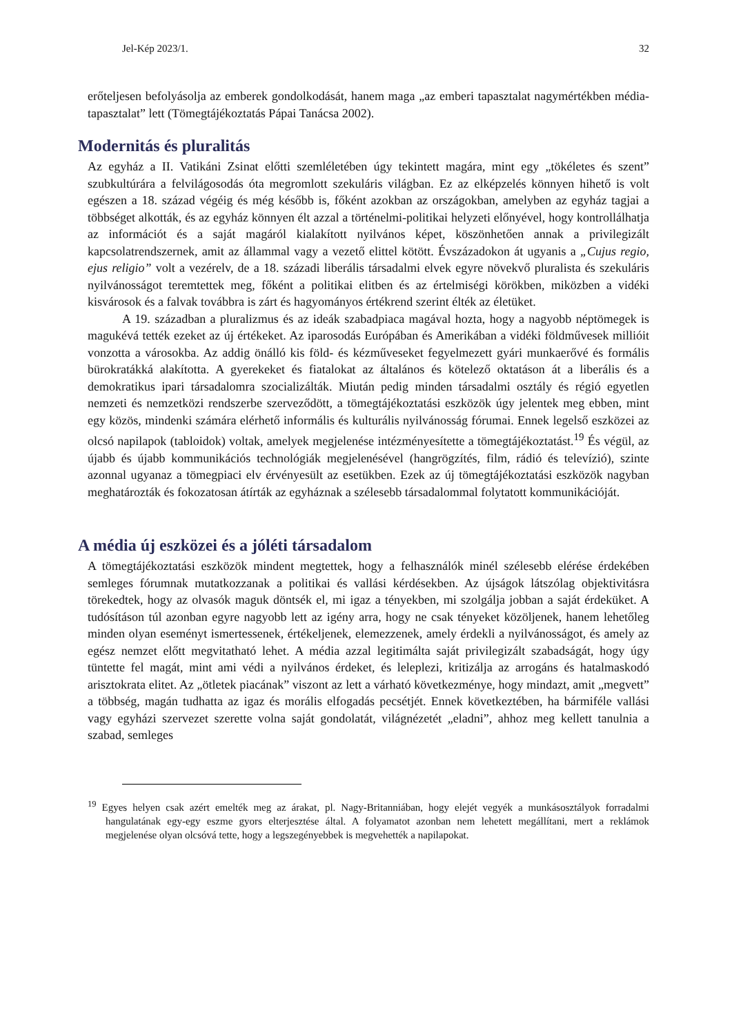Jel-Kép 2023/1. 32
erőteljesen befolyásolja az emberek gondolkodását, hanem maga „az emberi tapasztalat nagymértékben média-tapasztalat” lett (Tömegtájékoztatás Pápai Tanácsa 2002).
Modernitás és pluralitás
Az egyház a II. Vatikáni Zsinat előtti szemléletében úgy tekintett magára, mint egy „tökéletes és szent” szubkultúrára a felvilágosodás óta megromlott szekuláris világban. Ez az elképzelés könnyen hihető is volt egészen a 18. század végéig és még később is, főként azokban az országokban, amelyben az egyház tagjai a többséget alkották, és az egyház könnyen élt azzal a történelmi-politikai helyzeti előnyével, hogy kontrollálhatja az információt és a saját magáról kialakított nyilvános képet, köszönhetően annak a privilegizált kapcsolatrendszernek, amit az állammal vagy a vezető elittel kötött. Évszázadokon át ugyanis a „Cujus regio, ejus religio” volt a vezérelv, de a 18. századi liberális társadalmi elvek egyre növekvő pluralista és szekuláris nyilvánosságot teremtettek meg, főként a politikai elitben és az értelmiségi körökben, miközben a vidéki kisvárosok és a falvak továbbra is zárt és hagyományos értékrend szerint élték az életüket.
A 19. században a pluralizmus és az ideák szabadpiaca magával hozta, hogy a nagyobb néptömegek is magukévá tették ezeket az új értékeket. Az iparosodás Európában és Amerikában a vidéki földművesek millióit vonzotta a városokba. Az addig önálló kis föld- és kézműveseket fegyelmezett gyári munkaerővé és formális bürokratákká alakította. A gyerekeket és fiatalokat az általános és kötelező oktatáson át a liberális és a demokratikus ipari társadalomra szocializálták. Miután pedig minden társadalmi osztály és régió egyetlen nemzeti és nemzetközi rendszerbe szerveződött, a tömegtájékoztatási eszközök úgy jelentek meg ebben, mint egy közös, mindenki számára elérhető informális és kulturális nyilvánosság fórumai. Ennek legelső eszközei az olcsó napilapok (tabloidok) voltak, amelyek megjelenése intézményesítette a tömegtájékoztatást.<sup>19</sup> És végül, az újabb és újabb kommunikációs technológiák megjelenésével (hangrögzítés, film, rádió és televízió), szinte azonnal ugyanaz a tömegpiaci elv érvényesült az esetükben. Ezek az új tömegtájékoztatási eszközök nagyban meghatározták és fokozatosan átírták az egyháznak a szélesebb társadalommal folytatott kommunikációját.
A média új eszközei és a jóléti társadalom
A tömegtájékoztatási eszközök mindent megtettek, hogy a felhasználók minél szélesebb elérése érdekében semleges fórumnak mutatkozzanak a politikai és vallási kérdésekben. Az újságok látszólag objektivitásra törekedtek, hogy az olvasók maguk döntsék el, mi igaz a tényekben, mi szolgálja jobban a saját érdeküket. A tudósításon túl azonban egyre nagyobb lett az igény arra, hogy ne csak tényeket közöljenek, hanem lehetőleg minden olyan eseményt ismertessenek, értékeljenek, elemezzenek, amely érdekli a nyilvánosságot, és amely az egész nemzet előtt megvitatható lehet. A média azzal legitimálta saját privilegizált szabadságát, hogy úgy tüntette fel magát, mint ami védi a nyilvános érdeket, és leleplezi, kritizálja az arrogáns és hatalmaskodó arisztokrata elitet. Az „ötletek piacának” viszont az lett a várható következménye, hogy mindazt, amit „megvett” a többség, magán tudhatta az igaz és morális elfogadás pecsétjét. Ennek következtében, ha bármiféle vallási vagy egyházi szervezet szerette volna saját gondolatát, világnézetét „eladni”, ahhoz meg kellett tanulnia a szabad, semleges
<sup>19</sup> Egyes helyen csak azért emelték meg az árakat, pl. Nagy-Britanniában, hogy elejét vegyék a munkásosztályok forradalmi hangulatának egy-egy eszme gyors elterjesztése által. A folyamatot azonban nem lehetett megállítani, mert a reklámok megjelenése olyan olcsóvá tette, hogy a legszegényebbek is megvehették a napilapokat.